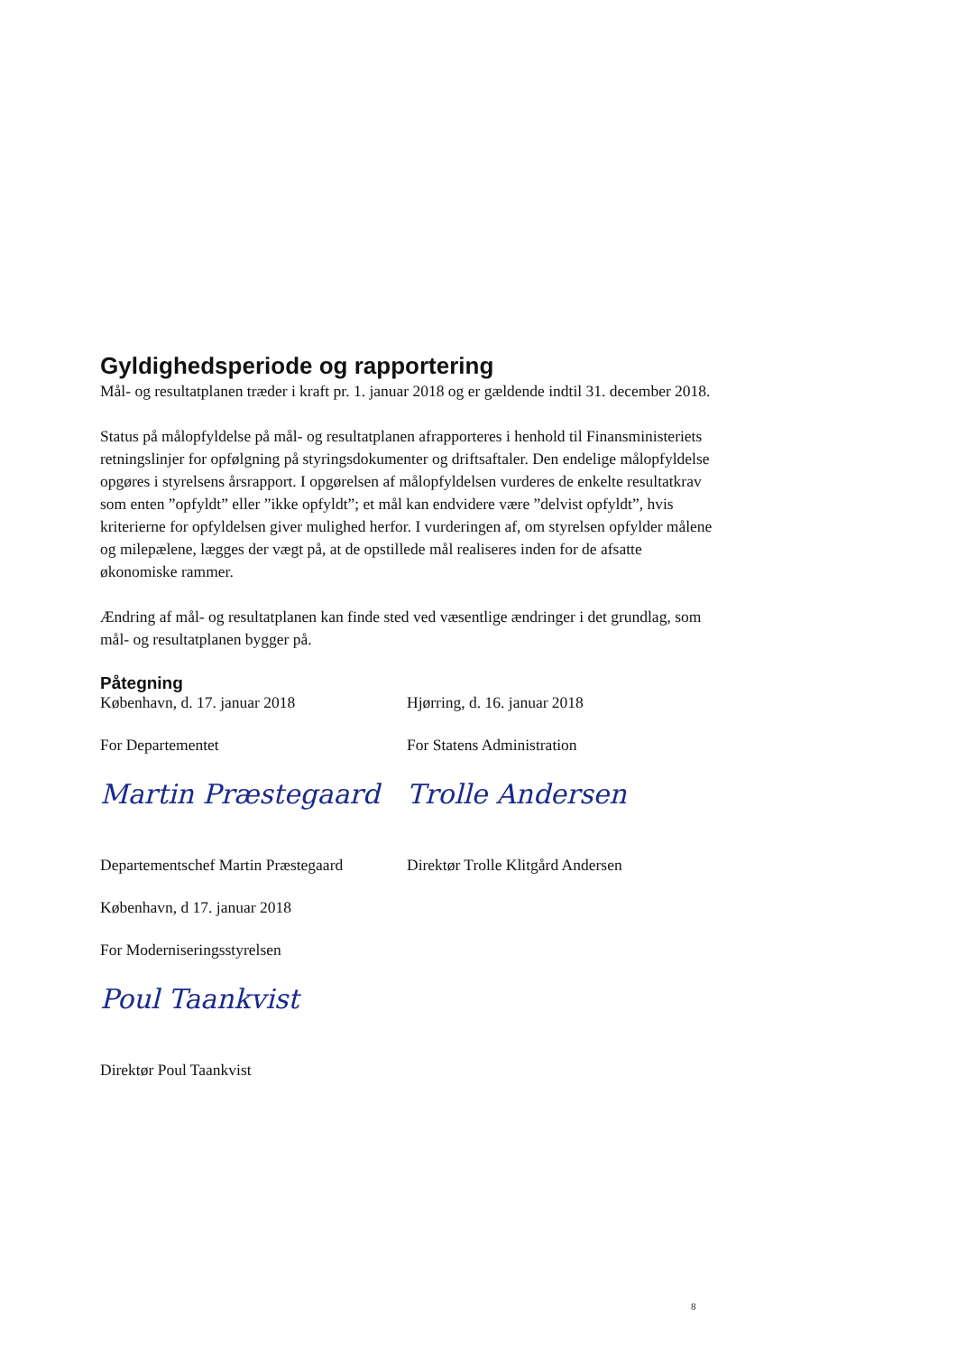Gyldighedsperiode og rapportering
Mål- og resultatplanen træder i kraft pr. 1. januar 2018 og er gældende indtil 31. december 2018.
Status på målopfyldelse på mål- og resultatplanen afrapporteres i henhold til Finansministeriets retningslinjer for opfølgning på styringsdokumenter og driftsaftaler. Den endelige målopfyldelse opgøres i styrelsens årsrapport. I opgørelsen af målopfyldelsen vurderes de enkelte resultatkrav som enten ”opfyldt” eller ”ikke opfyldt”; et mål kan endvidere være ”delvist opfyldt”, hvis kriterierne for opfyldelsen giver mulighed herfor. I vurderingen af, om styrelsen opfylder målene og milepælene, lægges der vægt på, at de opstillede mål realiseres inden for de afsatte økonomiske rammer.
Ændring af mål- og resultatplanen kan finde sted ved væsentlige ændringer i det grundlag, som mål- og resultatplanen bygger på.
Påtegning
København, d. 17. januar 2018
For Departementet
Martin Præstegaard
Departementschef Martin Præstegaard
København, d 17. januar 2018
For Moderniseringsstyrelsen
Poul Taankvist
Direktør Poul Taankvist
Hjørring, d. 16. januar 2018
For Statens Administration
Trolle Andersen
Direktør Trolle Klitgård Andersen
8